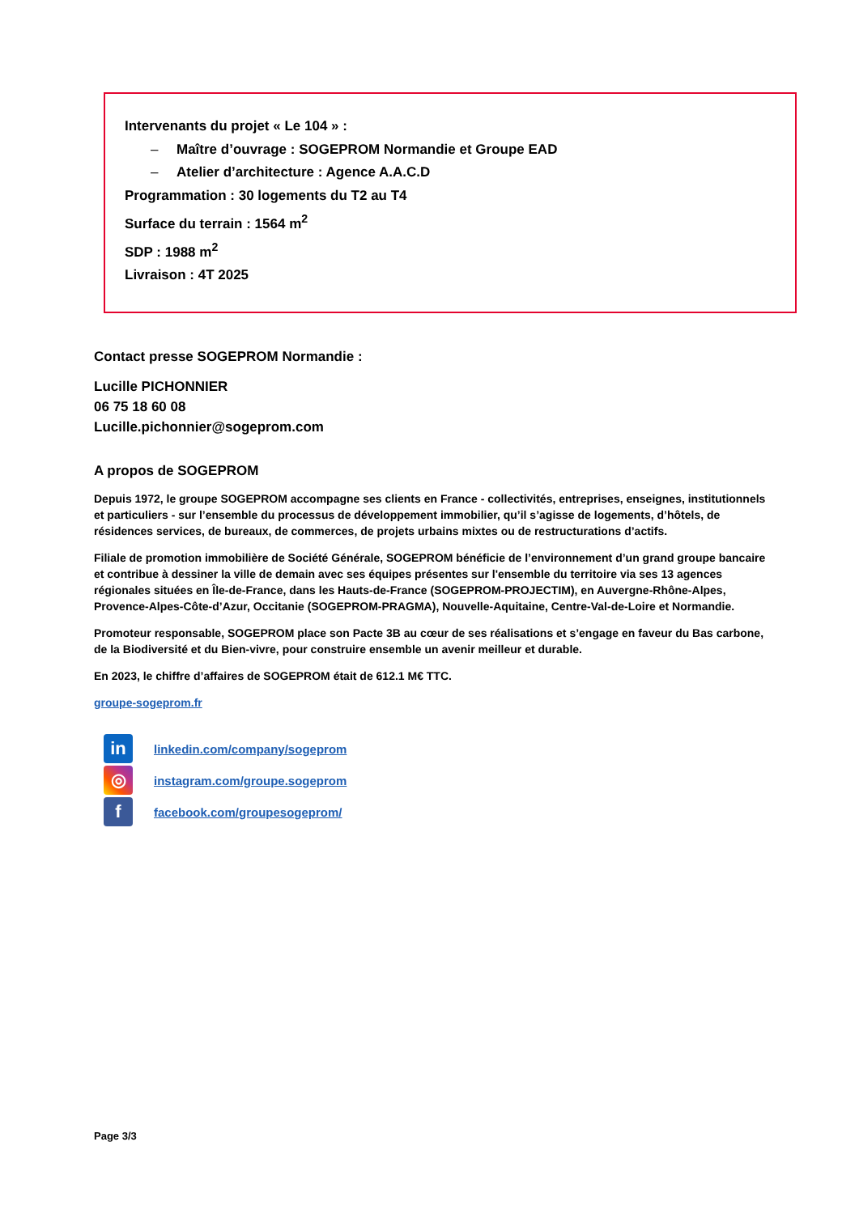Intervenants du projet « Le 104 » :
– Maître d’ouvrage : SOGEPROM Normandie et Groupe EAD
– Atelier d’architecture : Agence A.A.C.D
Programmation : 30 logements du T2 au T4
Surface du terrain : 1564 m<sup>2</sup>
SDP : 1988 m<sup>2</sup>
Livraison : 4T 2025
Contact presse SOGEPROM Normandie :
Lucille PICHONNIER
06 75 18 60 08
Lucille.pichonnier@sogeprom.com
A propos de SOGEPROM
Depuis 1972, le groupe SOGEPROM accompagne ses clients en France - collectivités, entreprises, enseignes, institutionnels et particuliers - sur l’ensemble du processus de développement immobilier, qu’il s’agisse de logements, d’hôtels, de résidences services, de bureaux, de commerces, de projets urbains mixtes ou de restructurations d’actifs.
Filiale de promotion immobilière de Société Générale, SOGEPROM bénéficie de l’environnement d’un grand groupe bancaire et contribue à dessiner la ville de demain avec ses équipes présentes sur l'ensemble du territoire via ses 13 agences régionales situées en Île-de-France, dans les Hauts-de-France (SOGEPROM-PROJECTIM), en Auvergne-Rhône-Alpes, Provence-Alpes-Côte-d’Azur, Occitanie (SOGEPROM-PRAGMA), Nouvelle-Aquitaine, Centre-Val-de-Loire et Normandie.
Promoteur responsable, SOGEPROM place son Pacte 3B au cœur de ses réalisations et s’engage en faveur du Bas carbone, de la Biodiversité et du Bien-vivre, pour construire ensemble un avenir meilleur et durable.
En 2023, le chiffre d’affaires de SOGEPROM était de 612.1 M€ TTC.
groupe-sogeprom.fr
in linkedin.com/company/sogeprom
◎ instagram.com/groupe.sogeprom
ffacebook.com/groupesogeprom/
Page 3/3